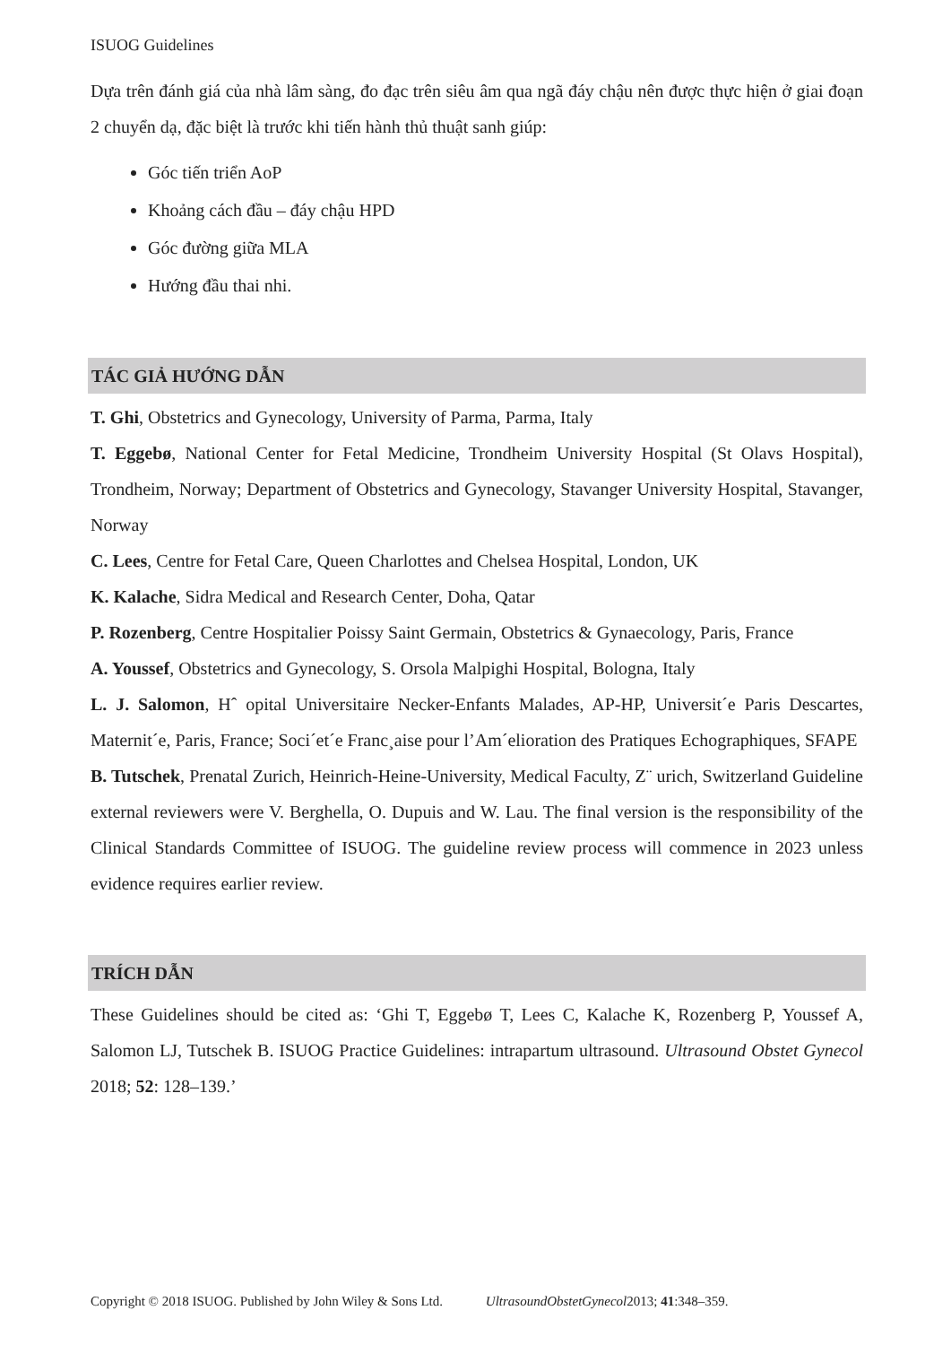ISUOG Guidelines
Dựa trên đánh giá của nhà lâm sàng, đo đạc trên siêu âm qua ngã đáy chậu nên được thực hiện ở giai đoạn 2 chuyển dạ, đặc biệt là trước khi tiến hành thủ thuật sanh giúp:
Góc tiến triển AoP
Khoảng cách đầu – đáy chậu HPD
Góc đường giữa MLA
Hướng đầu thai nhi.
TÁC GIẢ HƯỚNG DẪN
T. Ghi, Obstetrics and Gynecology, University of Parma, Parma, Italy
T. Eggebø, National Center for Fetal Medicine, Trondheim University Hospital (St Olavs Hospital), Trondheim, Norway; Department of Obstetrics and Gynecology, Stavanger University Hospital, Stavanger, Norway
C. Lees, Centre for Fetal Care, Queen Charlottes and Chelsea Hospital, London, UK
K. Kalache, Sidra Medical and Research Center, Doha, Qatar
P. Rozenberg, Centre Hospitalier Poissy Saint Germain, Obstetrics & Gynaecology, Paris, France
A. Youssef, Obstetrics and Gynecology, S. Orsola Malpighi Hospital, Bologna, Italy
L. J. Salomon, Hˆ opital Universitaire Necker-Enfants Malades, AP-HP, Universit´e Paris Descartes, Maternit´e, Paris, France; Soci´et´e Franc¸aise pour l’Am´elioration des Pratiques Echographiques, SFAPE
B. Tutschek, Prenatal Zurich, Heinrich-Heine-University, Medical Faculty, Z¨ urich, Switzerland Guideline external reviewers were V. Berghella, O. Dupuis and W. Lau. The final version is the responsibility of the Clinical Standards Committee of ISUOG. The guideline review process will commence in 2023 unless evidence requires earlier review.
TRÍCH DẪN
These Guidelines should be cited as: ‘Ghi T, Eggebø T, Lees C, Kalache K, Rozenberg P, Youssef A, Salomon LJ, Tutschek B. ISUOG Practice Guidelines: intrapartum ultrasound. Ultrasound Obstet Gynecol 2018; 52: 128–139.’
Copyright © 2018 ISUOG. Published by John Wiley & Sons Ltd. UltrasoundObstetGynecol2013; 41:348–359.